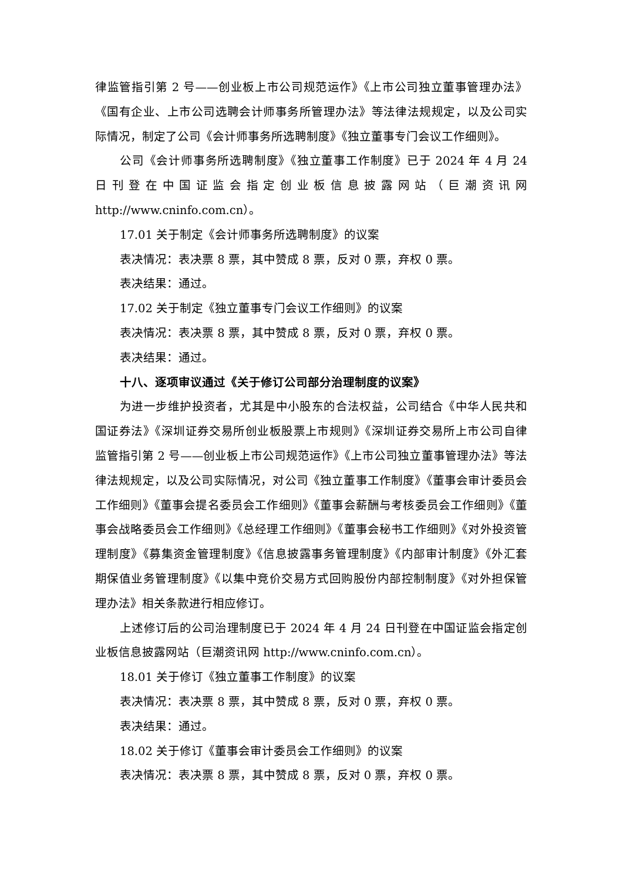律监管指引第 2 号——创业板上市公司规范运作》《上市公司独立董事管理办法》《国有企业、上市公司选聘会计师事务所管理办法》等法律法规规定，以及公司实际情况，制定了公司《会计师事务所选聘制度》《独立董事专门会议工作细则》。
公司《会计师事务所选聘制度》《独立董事工作制度》已于 2024 年 4 月 24 日刊登在中国证监会指定创业板信息披露网站（巨潮资讯网 http://www.cninfo.com.cn）。
17.01 关于制定《会计师事务所选聘制度》的议案
表决情况：表决票 8 票，其中赞成 8 票，反对 0 票，弃权 0 票。
表决结果：通过。
17.02 关于制定《独立董事专门会议工作细则》的议案
表决情况：表决票 8 票，其中赞成 8 票，反对 0 票，弃权 0 票。
表决结果：通过。
十八、逐项审议通过《关于修订公司部分治理制度的议案》
为进一步维护投资者，尤其是中小股东的合法权益，公司结合《中华人民共和国证券法》《深圳证券交易所创业板股票上市规则》《深圳证券交易所上市公司自律监管指引第 2 号——创业板上市公司规范运作》《上市公司独立董事管理办法》等法律法规规定，以及公司实际情况，对公司《独立董事工作制度》《董事会审计委员会工作细则》《董事会提名委员会工作细则》《董事会薪酬与考核委员会工作细则》《董事会战略委员会工作细则》《总经理工作细则》《董事会秘书工作细则》《对外投资管理制度》《募集资金管理制度》《信息披露事务管理制度》《内部审计制度》《外汇套期保值业务管理制度》《以集中竞价交易方式回购股份内部控制制度》《对外担保管理办法》相关条款进行相应修订。
上述修订后的公司治理制度已于 2024 年 4 月 24 日刊登在中国证监会指定创业板信息披露网站（巨潮资讯网 http://www.cninfo.com.cn）。
18.01 关于修订《独立董事工作制度》的议案
表决情况：表决票 8 票，其中赞成 8 票，反对 0 票，弃权 0 票。
表决结果：通过。
18.02 关于修订《董事会审计委员会工作细则》的议案
表决情况：表决票 8 票，其中赞成 8 票，反对 0 票，弃权 0 票。